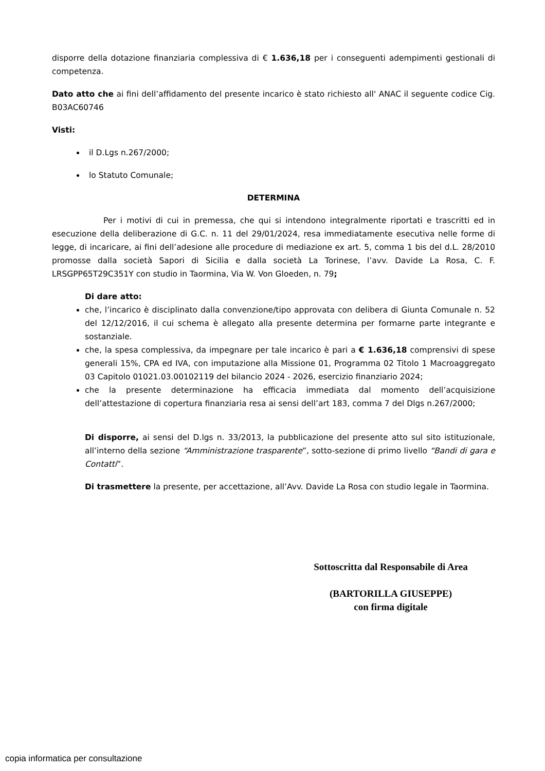disporre della dotazione finanziaria complessiva di € 1.636,18 per i conseguenti adempimenti gestionali di competenza.
Dato atto che ai fini dell’affidamento del presente incarico è stato richiesto all' ANAC il seguente codice Cig. B03AC60746
Visti:
il D.Lgs n.267/2000;
lo Statuto Comunale;
DETERMINA
Per i motivi di cui in premessa, che qui si intendono integralmente riportati e trascritti ed in esecuzione della deliberazione di G.C. n. 11 del 29/01/2024, resa immediatamente esecutiva nelle forme di legge, di incaricare, ai fini dell’adesione alle procedure di mediazione ex art. 5, comma 1 bis del d.L. 28/2010 promosse dalla società Sapori di Sicilia e dalla società La Torinese, l’avv. Davide La Rosa, C. F. LRSGPP65T29C351Y con studio in Taormina, Via W. Von Gloeden, n. 79;
Di dare atto:
che, l’incarico è disciplinato dalla convenzione/tipo approvata con delibera di Giunta Comunale n. 52 del 12/12/2016, il cui schema è allegato alla presente determina per formarne parte integrante e sostanziale.
che, la spesa complessiva, da impegnare per tale incarico è pari a € 1.636,18 comprensivi di spese generali 15%, CPA ed IVA, con imputazione alla Missione 01, Programma 02 Titolo 1 Macroaggregato 03 Capitolo 01021.03.00102119 del bilancio 2024 - 2026, esercizio finanziario 2024;
che la presente determinazione ha efficacia immediata dal momento dell’acquisizione dell’attestazione di copertura finanziaria resa ai sensi dell’art 183, comma 7 del Dlgs n.267/2000;
Di disporre, ai sensi del D.lgs n. 33/2013, la pubblicazione del presente atto sul sito istituzionale, all’interno della sezione “Amministrazione trasparente”, sotto-sezione di primo livello “Bandi di gara e Contatti”.
Di trasmettere la presente, per accettazione, all’Avv. Davide La Rosa con studio legale in Taormina.
Sottoscritta dal Responsabile di Area
(BARTORILLA GIUSEPPE)
con firma digitale
copia informatica per consultazione